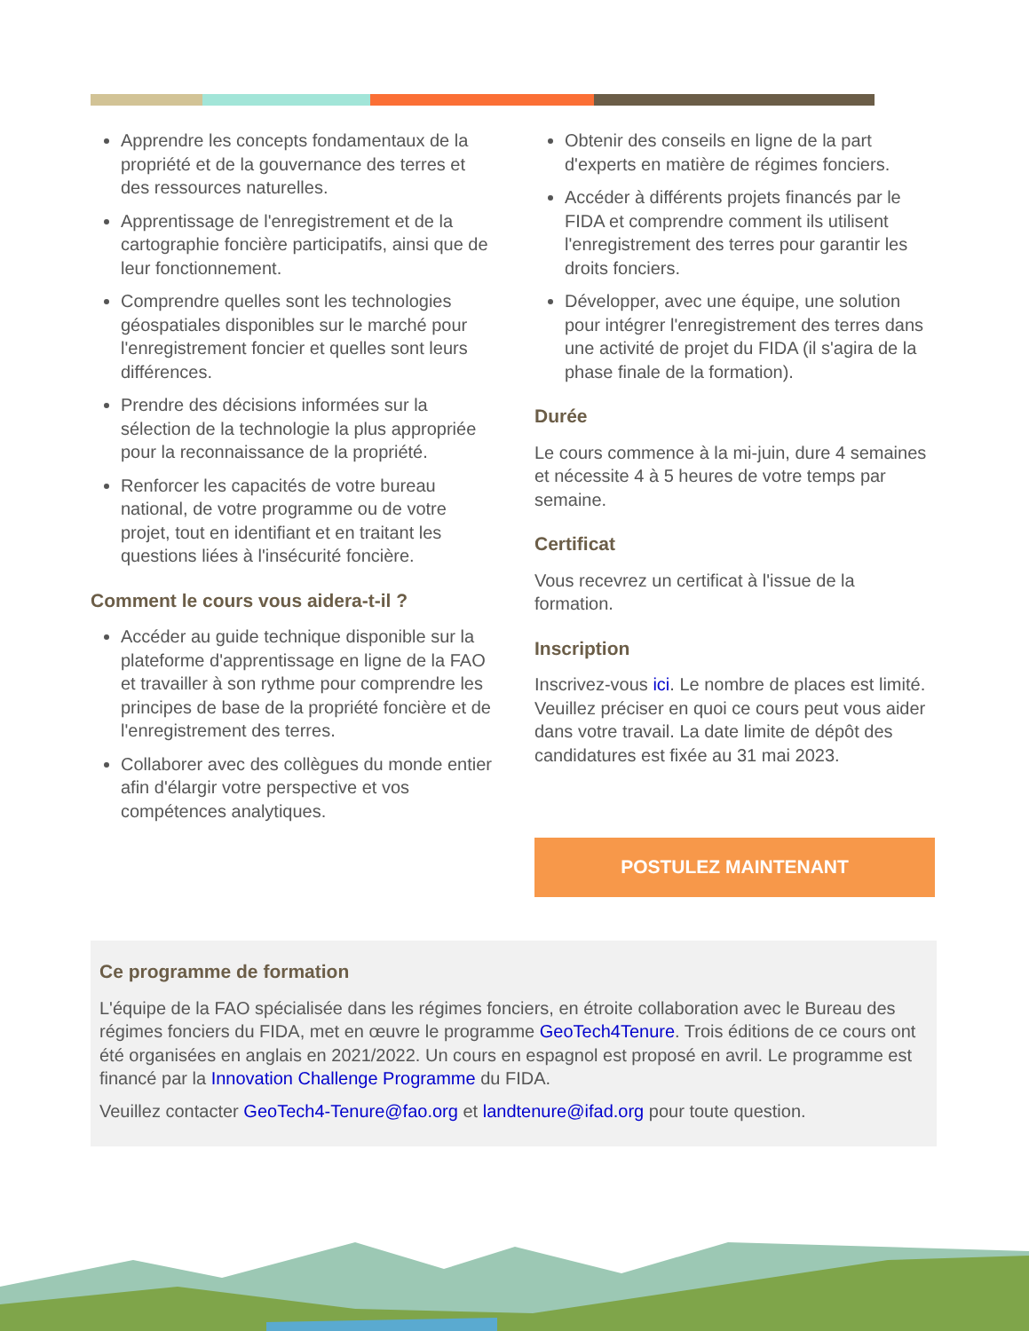Apprendre les concepts fondamentaux de la propriété et de la gouvernance des terres et des ressources naturelles.
Apprentissage de l'enregistrement et de la cartographie foncière participatifs, ainsi que de leur fonctionnement.
Comprendre quelles sont les technologies géospatiales disponibles sur le marché pour l'enregistrement foncier et quelles sont leurs différences.
Prendre des décisions informées sur la sélection de la technologie la plus appropriée pour la reconnaissance de la propriété.
Renforcer les capacités de votre bureau national, de votre programme ou de votre projet, tout en identifiant et en traitant les questions liées à l'insécurité foncière.
Comment le cours vous aidera-t-il ?
Accéder au guide technique disponible sur la plateforme d'apprentissage en ligne de la FAO et travailler à son rythme pour comprendre les principes de base de la propriété foncière et de l'enregistrement des terres.
Collaborer avec des collègues du monde entier afin d'élargir votre perspective et vos compétences analytiques.
Obtenir des conseils en ligne de la part d'experts en matière de régimes fonciers.
Accéder à différents projets financés par le FIDA et comprendre comment ils utilisent l'enregistrement des terres pour garantir les droits fonciers.
Développer, avec une équipe, une solution pour intégrer l'enregistrement des terres dans une activité de projet du FIDA (il s'agira de la phase finale de la formation).
Durée
Le cours commence à la mi-juin, dure 4 semaines et nécessite 4 à 5 heures de votre temps par semaine.
Certificat
Vous recevrez un certificat à l'issue de la formation.
Inscription
Inscrivez-vous ici. Le nombre de places est limité. Veuillez préciser en quoi ce cours peut vous aider dans votre travail. La date limite de dépôt des candidatures est fixée au 31 mai 2023.
POSTULEZ MAINTENANT
Ce programme de formation
L'équipe de la FAO spécialisée dans les régimes fonciers, en étroite collaboration avec le Bureau des régimes fonciers du FIDA, met en œuvre le programme GeoTech4Tenure. Trois éditions de ce cours ont été organisées en anglais en 2021/2022. Un cours en espagnol est proposé en avril. Le programme est financé par la Innovation Challenge Programme du FIDA.
Veuillez contacter GeoTech4-Tenure@fao.org et landtenure@ifad.org pour toute question.